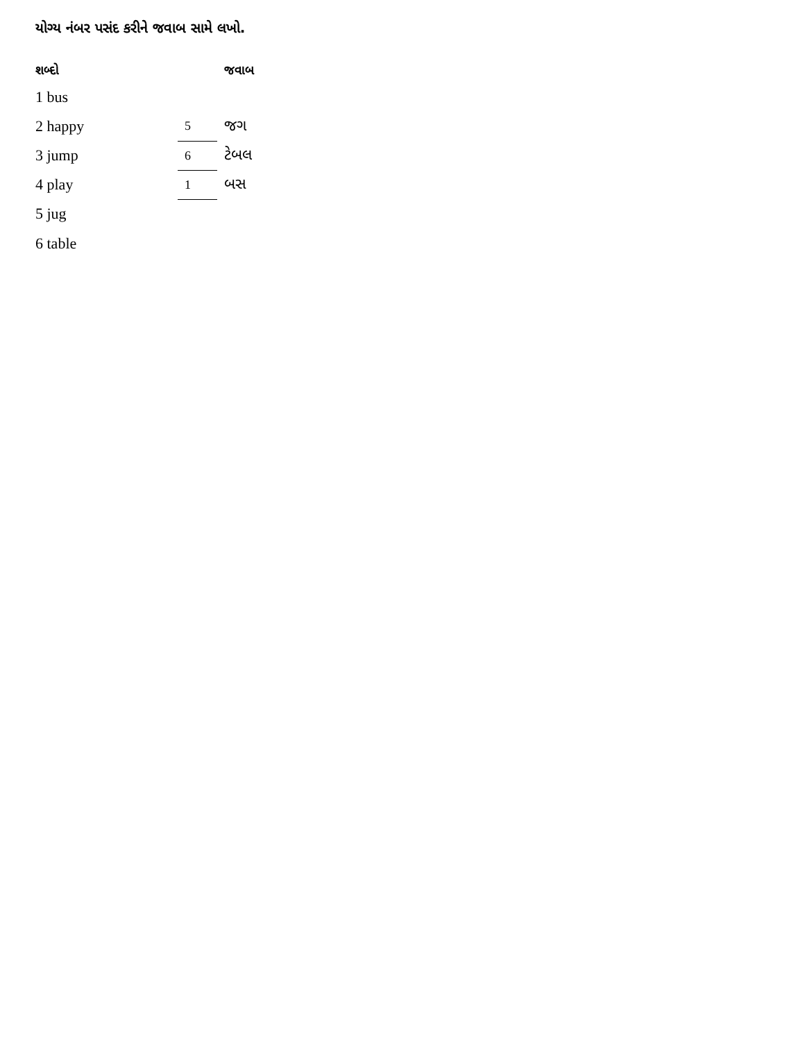યોગ્ય નંબર પસંદ કરીને જવાબ સામે લખો.
| શબ્દો | | જવાબ |
| --- | --- | --- |
| 1 bus | | |
| 2 happy | 5 | જગ |
| 3 jump | 6 | ટેબલ |
| 4 play | 1 | બસ |
| 5 jug | | |
| 6 table | | |